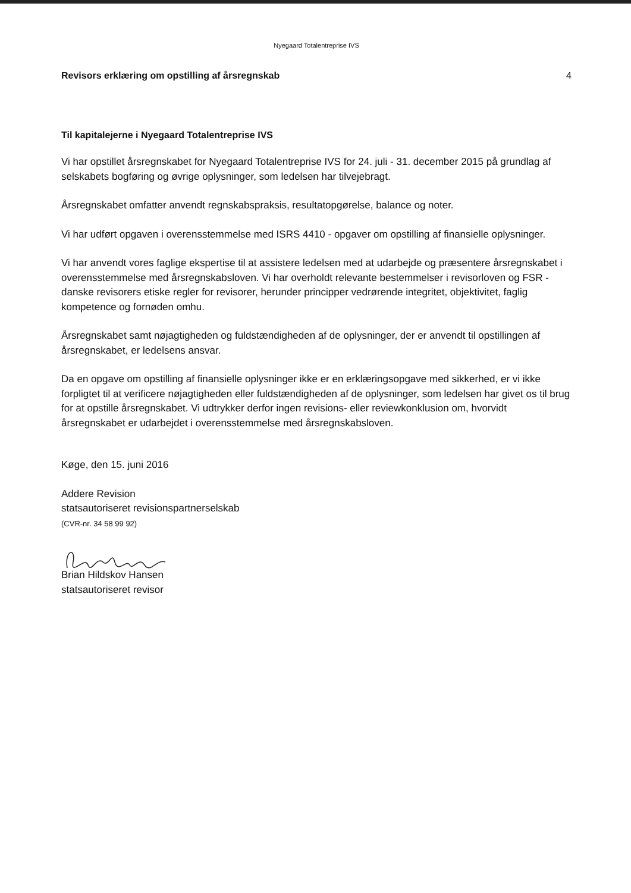Nyegaard Totalentreprise IVS
Revisors erklæring om opstilling af årsregnskab 4
Til kapitalejerne i Nyegaard Totalentreprise IVS
Vi har opstillet årsregnskabet for Nyegaard Totalentreprise IVS for 24. juli - 31. december 2015 på grundlag af selskabets bogføring og øvrige oplysninger, som ledelsen har tilvejebragt.
Årsregnskabet omfatter anvendt regnskabspraksis, resultatopgørelse, balance og noter.
Vi har udført opgaven i overensstemmelse med ISRS 4410 - opgaver om opstilling af finansielle oplysninger.
Vi har anvendt vores faglige ekspertise til at assistere ledelsen med at udarbejde og præsentere årsregnskabet i overensstemmelse med årsregnskabsloven. Vi har overholdt relevante bestemmelser i revisorloven og FSR - danske revisorers etiske regler for revisorer, herunder principper vedrørende integritet, objektivitet, faglig kompetence og fornøden omhu.
Årsregnskabet samt nøjagtigheden og fuldstændigheden af de oplysninger, der er anvendt til opstillingen af årsregnskabet, er ledelsens ansvar.
Da en opgave om opstilling af finansielle oplysninger ikke er en erklæringsopgave med sikkerhed, er vi ikke forpligtet til at verificere nøjagtigheden eller fuldstændigheden af de oplysninger, som ledelsen har givet os til brug for at opstille årsregnskabet. Vi udtrykker derfor ingen revisions- eller reviewkonklusion om, hvorvidt årsregnskabet er udarbejdet i overensstemmelse med årsregnskabsloven.
Køge, den 15. juni 2016
Addere Revision
statsautoriseret revisionspartnerselskab
(CVR-nr. 34 58 99 92)
Brian Hildskov Hansen
statsautoriseret revisor